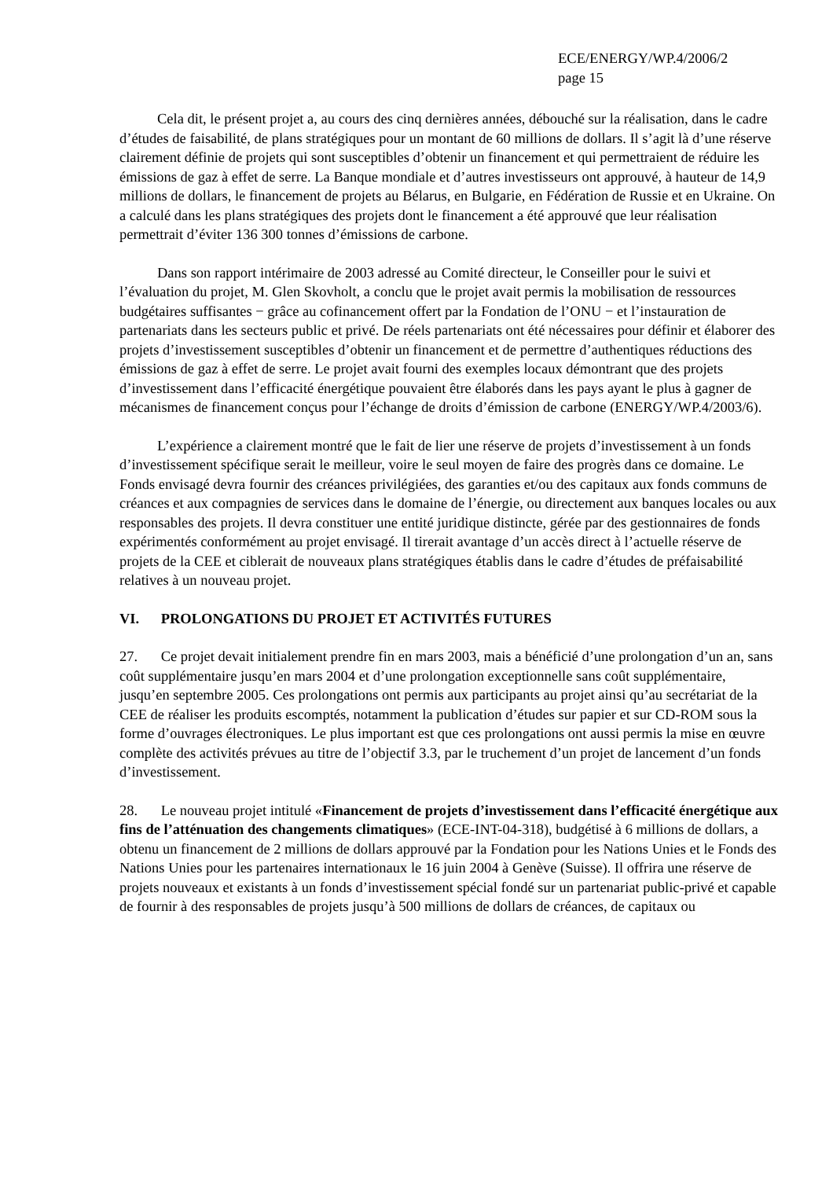ECE/ENERGY/WP.4/2006/2
page 15
Cela dit, le présent projet a, au cours des cinq dernières années, débouché sur la réalisation, dans le cadre d’études de faisabilité, de plans stratégiques pour un montant de 60 millions de dollars. Il s’agit là d’une réserve clairement définie de projets qui sont susceptibles d’obtenir un financement et qui permettraient de réduire les émissions de gaz à effet de serre. La Banque mondiale et d’autres investisseurs ont approuvé, à hauteur de 14,9 millions de dollars, le financement de projets au Bélarus, en Bulgarie, en Fédération de Russie et en Ukraine. On a calculé dans les plans stratégiques des projets dont le financement a été approuvé que leur réalisation permettrait d’éviter 136 300 tonnes d’émissions de carbone.
Dans son rapport intérimaire de 2003 adressé au Comité directeur, le Conseiller pour le suivi et l’évaluation du projet, M. Glen Skovholt, a conclu que le projet avait permis la mobilisation de ressources budgétaires suffisantes − grâce au cofinancement offert par la Fondation de l’ONU − et l’instauration de partenariats dans les secteurs public et privé. De réels partenariats ont été nécessaires pour définir et élaborer des projets d’investissement susceptibles d’obtenir un financement et de permettre d’authentiques réductions des émissions de gaz à effet de serre. Le projet avait fourni des exemples locaux démontrant que des projets d’investissement dans l’efficacité énergétique pouvaient être élaborés dans les pays ayant le plus à gagner de mécanismes de financement conçus pour l’échange de droits d’émission de carbone (ENERGY/WP.4/2003/6).
L’expérience a clairement montré que le fait de lier une réserve de projets d’investissement à un fonds d’investissement spécifique serait le meilleur, voire le seul moyen de faire des progrès dans ce domaine. Le Fonds envisagé devra fournir des créances privilégiées, des garanties et/ou des capitaux aux fonds communs de créances et aux compagnies de services dans le domaine de l’énergie, ou directement aux banques locales ou aux responsables des projets. Il devra constituer une entité juridique distincte, gérée par des gestionnaires de fonds expérimentés conformément au projet envisagé. Il tirerait avantage d’un accès direct à l’actuelle réserve de projets de la CEE et ciblerait de nouveaux plans stratégiques établis dans le cadre d’études de préfaisabilité relatives à un nouveau projet.
VI. PROLONGATIONS DU PROJET ET ACTIVITÉS FUTURES
27. Ce projet devait initialement prendre fin en mars 2003, mais a bénéficié d’une prolongation d’un an, sans coût supplémentaire jusqu’en mars 2004 et d’une prolongation exceptionnelle sans coût supplémentaire, jusqu’en septembre 2005. Ces prolongations ont permis aux participants au projet ainsi qu’au secrétariat de la CEE de réaliser les produits escomptés, notamment la publication d’études sur papier et sur CD-ROM sous la forme d’ouvrages électroniques. Le plus important est que ces prolongations ont aussi permis la mise en œuvre complète des activités prévues au titre de l’objectif 3.3, par le truchement d’un projet de lancement d’un fonds d’investissement.
28. Le nouveau projet intitulé «Financement de projets d’investissement dans l’efficacité énergétique aux fins de l’atténuation des changements climatiques» (ECE-INT-04-318), budgétisé à 6 millions de dollars, a obtenu un financement de 2 millions de dollars approuvé par la Fondation pour les Nations Unies et le Fonds des Nations Unies pour les partenaires internationaux le 16 juin 2004 à Genève (Suisse). Il offrira une réserve de projets nouveaux et existants à un fonds d’investissement spécial fondé sur un partenariat public-privé et capable de fournir à des responsables de projets jusqu’à 500 millions de dollars de créances, de capitaux ou